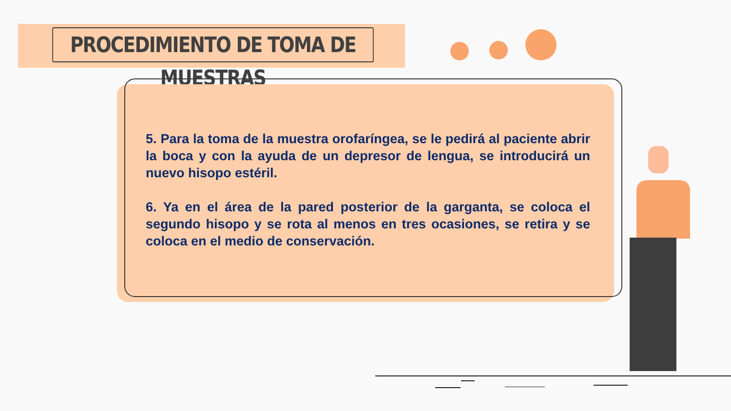PROCEDIMIENTO DE TOMA DE MUESTRAS
5. Para la toma de la muestra orofaríngea, se le pedirá al paciente abrir la boca y con la ayuda de un depresor de lengua, se introducirá un nuevo hisopo estéril.
6. Ya en el área de la pared posterior de la garganta, se coloca el segundo hisopo y se rota al menos en tres ocasiones, se retira y se coloca en el medio de conservación.